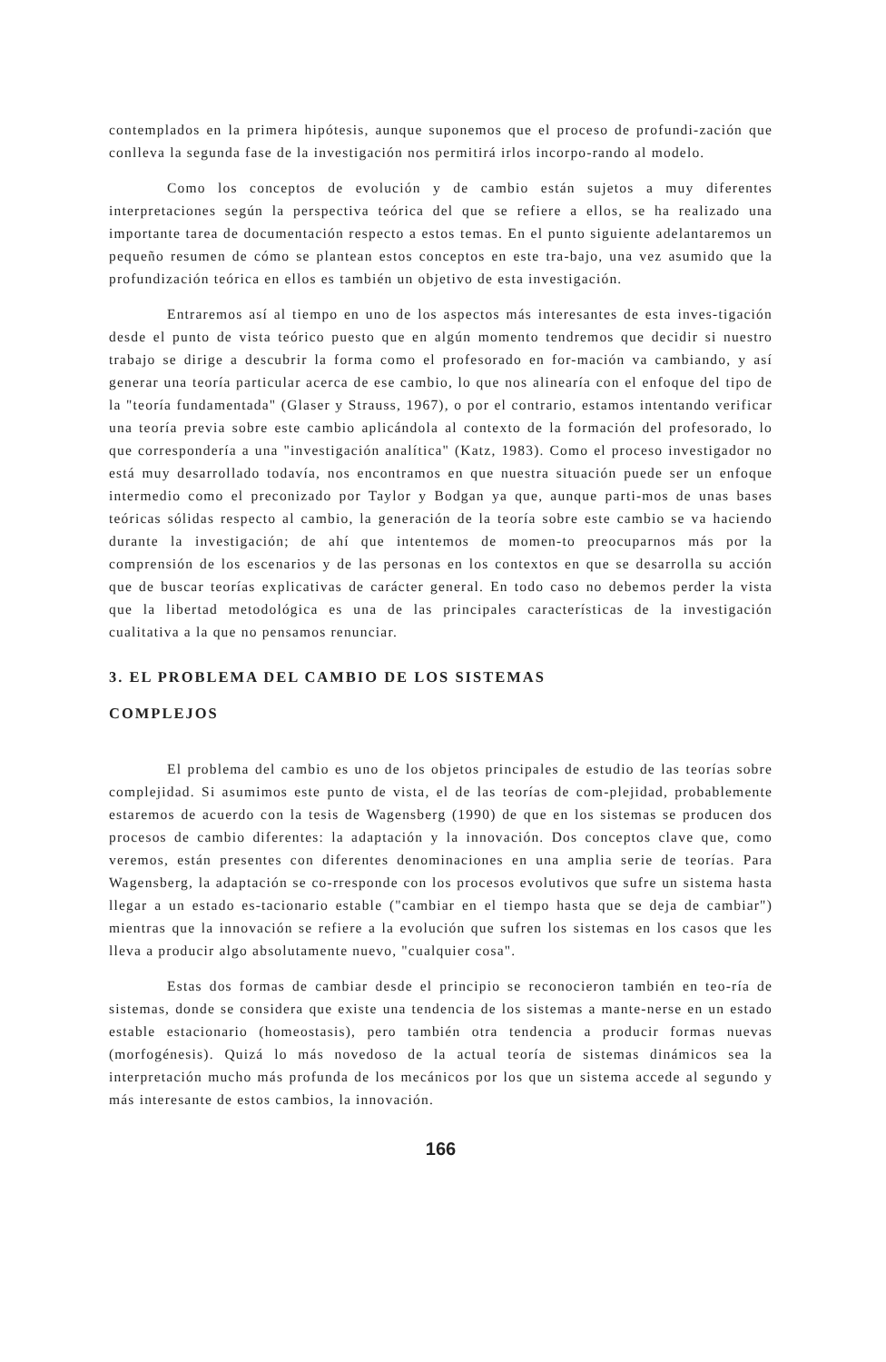contemplados en la primera hipótesis, aunque suponemos que el proceso de profundi-zación que conlleva la segunda fase de la investigación nos permitirá irlos incorpo-rando al modelo.
Como los conceptos de evolución y de cambio están sujetos a muy diferentes interpretaciones según la perspectiva teórica del que se refiere a ellos, se ha realizado una importante tarea de documentación respecto a estos temas. En el punto siguiente adelantaremos un pequeño resumen de cómo se plantean estos conceptos en este tra-bajo, una vez asumido que la profundización teórica en ellos es también un objetivo de esta investigación.
Entraremos así al tiempo en uno de los aspectos más interesantes de esta inves-tigación desde el punto de vista teórico puesto que en algún momento tendremos que decidir si nuestro trabajo se dirige a descubrir la forma como el profesorado en for-mación va cambiando, y así generar una teoría particular acerca de ese cambio, lo que nos alinearía con el enfoque del tipo de la "teoría fundamentada" (Glaser y Strauss, 1967), o por el contrario, estamos intentando verificar una teoría previa sobre este cambio aplicándola al contexto de la formación del profesorado, lo que correspondería a una "investigación analítica" (Katz, 1983). Como el proceso investigador no está muy desarrollado todavía, nos encontramos en que nuestra situación puede ser un enfoque intermedio como el preconizado por Taylor y Bodgan ya que, aunque parti-mos de unas bases teóricas sólidas respecto al cambio, la generación de la teoría sobre este cambio se va haciendo durante la investigación; de ahí que intentemos de momen-to preocuparnos más por la comprensión de los escenarios y de las personas en los contextos en que se desarrolla su acción que de buscar teorías explicativas de carácter general. En todo caso no debemos perder la vista que la libertad metodológica es una de las principales características de la investigación cualitativa a la que no pensamos renunciar.
3. EL PROBLEMA DEL CAMBIO DE LOS SISTEMAS
COMPLEJOS
El problema del cambio es uno de los objetos principales de estudio de las teorías sobre complejidad. Si asumimos este punto de vista, el de las teorías de com-plejidad, probablemente estaremos de acuerdo con la tesis de Wagensberg (1990) de que en los sistemas se producen dos procesos de cambio diferentes: la adaptación y la innovación. Dos conceptos clave que, como veremos, están presentes con diferentes denominaciones en una amplia serie de teorías. Para Wagensberg, la adaptación se co-rresponde con los procesos evolutivos que sufre un sistema hasta llegar a un estado es-tacionario estable ("cambiar en el tiempo hasta que se deja de cambiar") mientras que la innovación se refiere a la evolución que sufren los sistemas en los casos que les lleva a producir algo absolutamente nuevo, "cualquier cosa".
Estas dos formas de cambiar desde el principio se reconocieron también en teo-ría de sistemas, donde se considera que existe una tendencia de los sistemas a mante-nerse en un estado estable estacionario (homeostasis), pero también otra tendencia a producir formas nuevas (morfogénesis). Quizá lo más novedoso de la actual teoría de sistemas dinámicos sea la interpretación mucho más profunda de los mecánicos por los que un sistema accede al segundo y más interesante de estos cambios, la innovación.
166